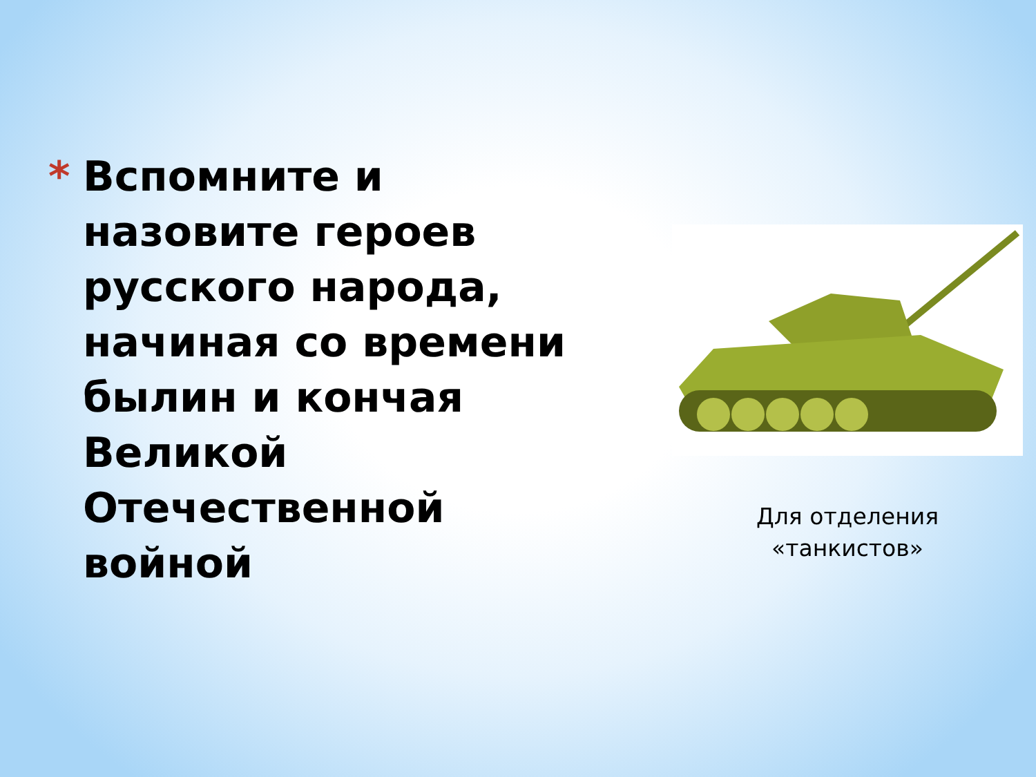* Вспомните и назовите героев русского народа, начиная со времени былин и кончая Великой Отечественной войной
Для отделения
«танкистов»